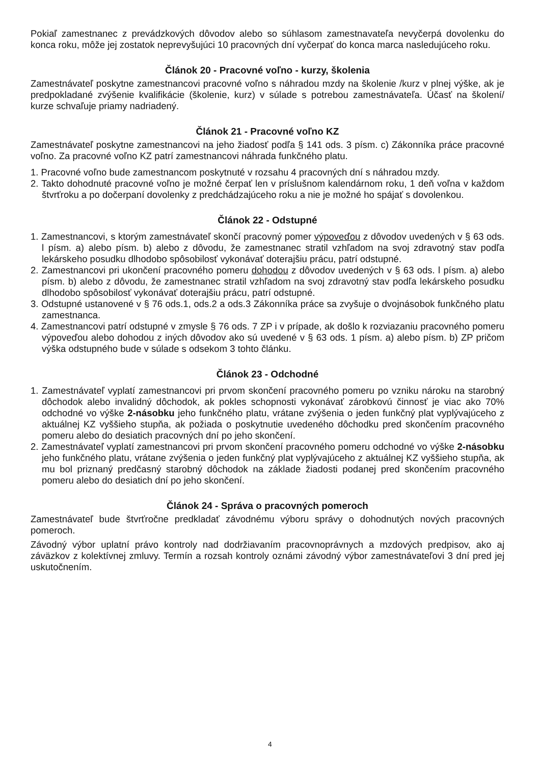Pokiaľ zamestnanec z prevádzkových dôvodov alebo so súhlasom zamestnavateľa nevyčerpá dovolenku do konca roku, môže jej zostatok neprevyšujúci 10 pracovných dní vyčerpať do konca marca nasledujúceho roku.
Článok 20 - Pracovné voľno - kurzy, školenia
Zamestnávateľ poskytne zamestnancovi pracovné voľno s náhradou mzdy na školenie /kurz v plnej výške, ak je predpokladané zvýšenie kvalifikácie (školenie, kurz) v súlade s potrebou zamestnávateľa. Účasť na školení/ kurze schvaľuje priamy nadriadený.
Článok 21 - Pracovné voľno KZ
Zamestnávateľ poskytne zamestnancovi na jeho žiadosť podľa § 141 ods. 3 písm. c) Zákonníka práce pracovné voľno. Za pracovné voľno KZ patrí zamestnancovi náhrada funkčného platu.
1. Pracovné voľno bude zamestnancom poskytnuté v rozsahu 4 pracovných dní s náhradou mzdy.
2. Takto dohodnuté pracovné voľno je možné čerpať len v príslušnom kalendárnom roku, 1 deň voľna v každom štvrťroku a po dočerpaní dovolenky z predchádzajúceho roku a nie je možné ho spájať s dovolenkou.
Článok 22 - Odstupné
1. Zamestnancovi, s ktorým zamestnávateľ skončí pracovný pomer výpoveďou z dôvodov uvedených v § 63 ods. l písm. a) alebo písm. b) alebo z dôvodu, že zamestnanec stratil vzhľadom na svoj zdravotný stav podľa lekárskeho posudku dlhodobo spôsobilosť vykonávať doterajšiu prácu, patrí odstupné.
2. Zamestnancovi pri ukončení pracovného pomeru dohodou z dôvodov uvedených v § 63 ods. l písm. a) alebo písm. b) alebo z dôvodu, že zamestnanec stratil vzhľadom na svoj zdravotný stav podľa lekárskeho posudku dlhodobo spôsobilosť vykonávať doterajšiu prácu, patrí odstupné.
3. Odstupné ustanovené v § 76 ods.1, ods.2 a ods.3 Zákonníka práce sa zvyšuje o dvojnásobok funkčného platu zamestnanca.
4. Zamestnancovi patrí odstupné v zmysle § 76 ods. 7 ZP i v prípade, ak došlo k rozviazaniu pracovného pomeru výpoveďou alebo dohodou z iných dôvodov ako sú uvedené v § 63 ods. 1 písm. a) alebo písm. b) ZP pričom výška odstupného bude v súlade s odsekom 3 tohto článku.
Článok 23 - Odchodné
1. Zamestnávateľ vyplatí zamestnancovi pri prvom skončení pracovného pomeru po vzniku nároku na starobný dôchodok alebo invalidný dôchodok, ak pokles schopnosti vykonávať zárobkovú činnosť je viac ako 70% odchodné vo výške 2-násobku jeho funkčného platu, vrátane zvýšenia o jeden funkčný plat vyplývajúceho z aktuálnej KZ vyššieho stupňa, ak požiada o poskytnutie uvedeného dôchodku pred skončením pracovného pomeru alebo do desiatich pracovných dní po jeho skončení.
2. Zamestnávateľ vyplatí zamestnancovi pri prvom skončení pracovného pomeru odchodné vo výške 2-násobku jeho funkčného platu, vrátane zvýšenia o jeden funkčný plat vyplývajúceho z aktuálnej KZ vyššieho stupňa, ak mu bol priznaný predčasný starobný dôchodok na základe žiadosti podanej pred skončením pracovného pomeru alebo do desiatich dní po jeho skončení.
Článok 24 - Správa o pracovných pomeroch
Zamestnávateľ bude štvrťročne predkladať závodnému výboru správy o dohodnutých nových pracovných pomeroch.
Závodný výbor uplatní právo kontroly nad dodržiavaním pracovnoprávnych a mzdových predpisov, ako aj záväzkov z kolektívnej zmluvy. Termín a rozsah kontroly oznámi závodný výbor zamestnávateľovi 3 dní pred jej uskutočnením.
4